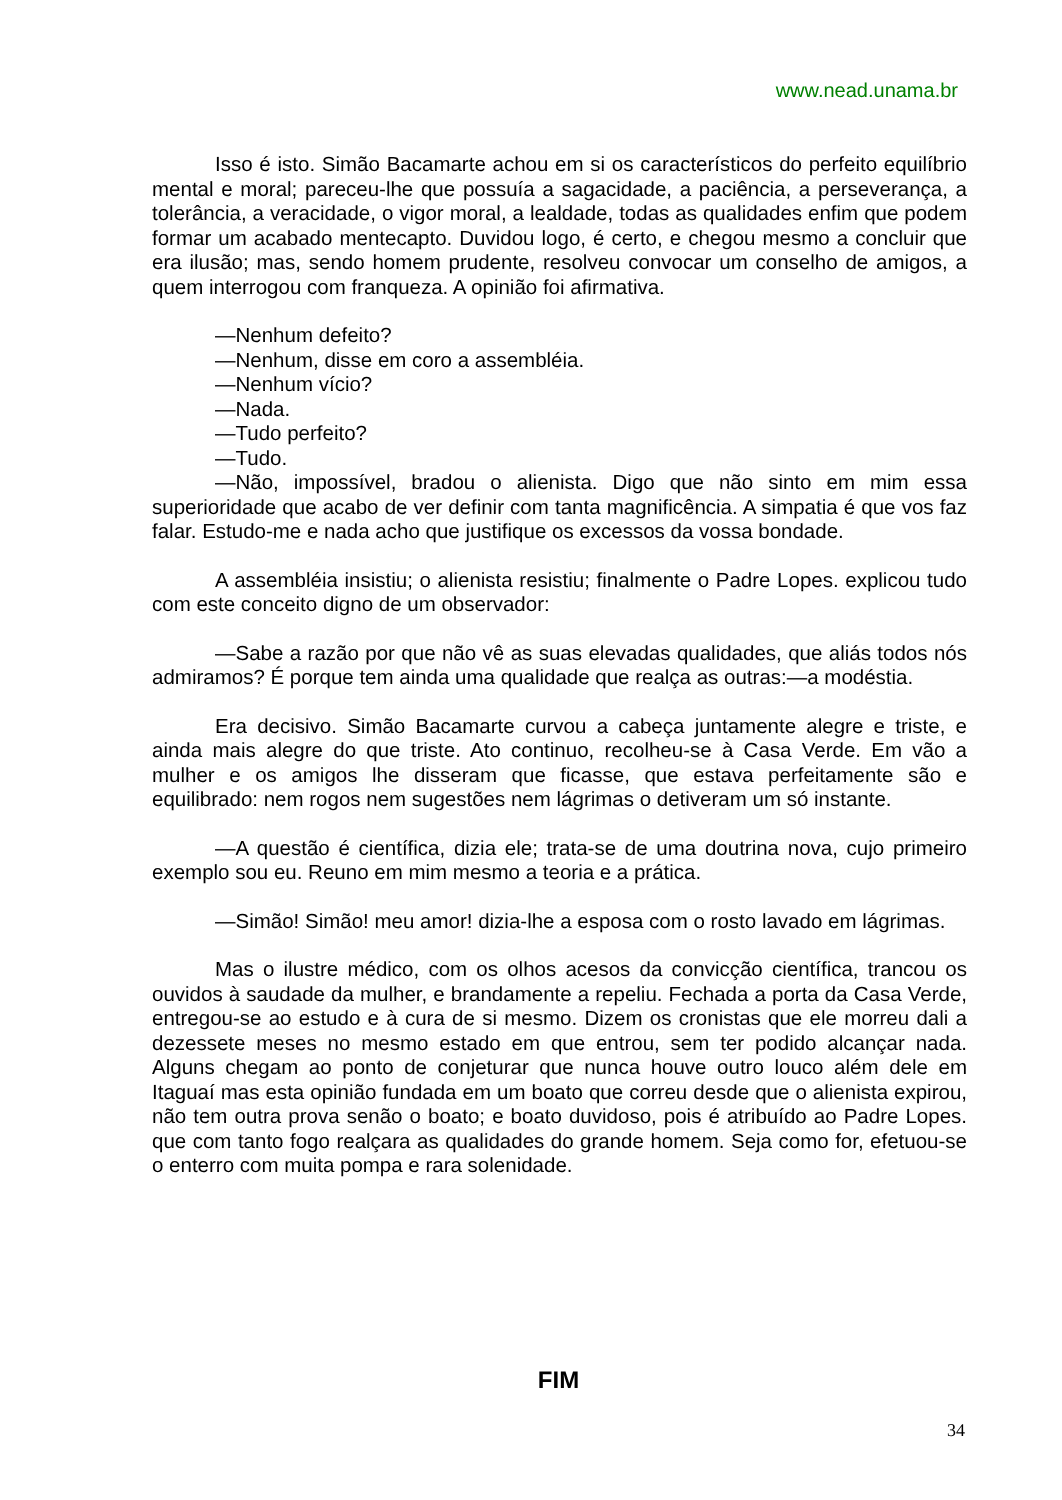www.nead.unama.br
Isso é isto. Simão Bacamarte achou em si os característicos do perfeito equilíbrio mental e moral; pareceu-lhe que possuía a sagacidade, a paciência, a perseverança, a tolerância, a veracidade, o vigor moral, a lealdade, todas as qualidades enfim que podem formar um acabado mentecapto. Duvidou logo, é certo, e chegou mesmo a concluir que era ilusão; mas, sendo homem prudente, resolveu convocar um conselho de amigos, a quem interrogou com franqueza. A opinião foi afirmativa.
—Nenhum defeito?
—Nenhum, disse em coro a assembléia.
—Nenhum vício?
—Nada.
—Tudo perfeito?
—Tudo.
—Não, impossível, bradou o alienista. Digo que não sinto em mim essa superioridade que acabo de ver definir com tanta magnificência. A simpatia é que vos faz falar. Estudo-me e nada acho que justifique os excessos da vossa bondade.
A assembléia insistiu; o alienista resistiu; finalmente o Padre Lopes. explicou tudo com este conceito digno de um observador:
—Sabe a razão por que não vê as suas elevadas qualidades, que aliás todos nós admiramos? É porque tem ainda uma qualidade que realça as outras:—a modéstia.
Era decisivo. Simão Bacamarte curvou a cabeça juntamente alegre e triste, e ainda mais alegre do que triste. Ato continuo, recolheu-se à Casa Verde. Em vão a mulher e os amigos lhe disseram que ficasse, que estava perfeitamente são e equilibrado: nem rogos nem sugestões nem lágrimas o detiveram um só instante.
—A questão é científica, dizia ele; trata-se de uma doutrina nova, cujo primeiro exemplo sou eu. Reuno em mim mesmo a teoria e a prática.
—Simão! Simão! meu amor! dizia-lhe a esposa com o rosto lavado em lágrimas.
Mas o ilustre médico, com os olhos acesos da convicção científica, trancou os ouvidos à saudade da mulher, e brandamente a repeliu. Fechada a porta da Casa Verde, entregou-se ao estudo e à cura de si mesmo. Dizem os cronistas que ele morreu dali a dezessete meses no mesmo estado em que entrou, sem ter podido alcançar nada. Alguns chegam ao ponto de conjeturar que nunca houve outro louco além dele em Itaguaí mas esta opinião fundada em um boato que correu desde que o alienista expirou, não tem outra prova senão o boato; e boato duvidoso, pois é atribuído ao Padre Lopes. que com tanto fogo realçara as qualidades do grande homem. Seja como for, efetuou-se o enterro com muita pompa e rara solenidade.
FIM
34